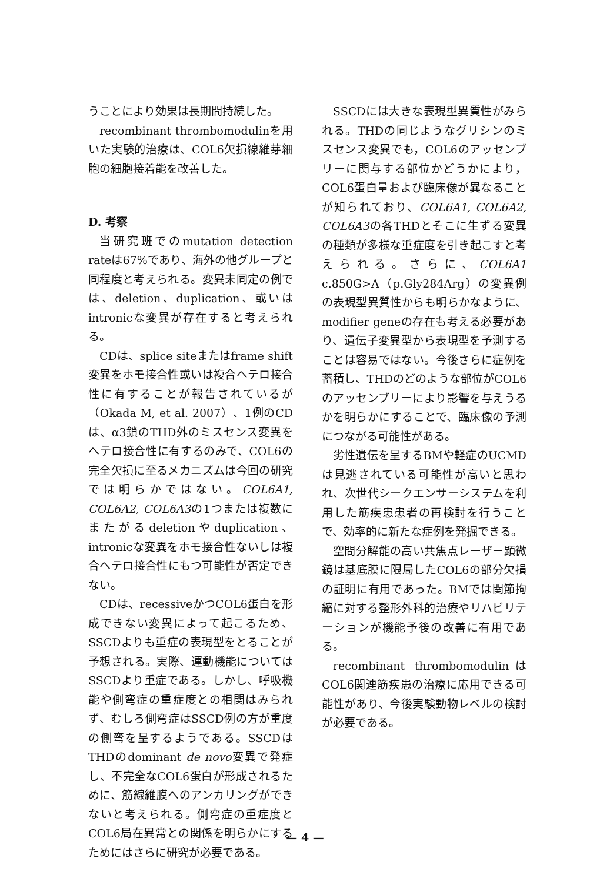うことにより効果は長期間持続した。
recombinant thrombomodulinを用いた実験的治療は、COL6欠損線維芽細胞の細胞接着能を改善した。
D. 考察
当研究班でのmutation detection rateは67%であり、海外の他グループと同程度と考えられる。変異未同定の例では、deletion、duplication、或いはintronicな変異が存在すると考えられる。
CDは、splice siteまたはframe shift変異をホモ接合性或いは複合ヘテロ接合性に有することが報告されているが（Okada M, et al. 2007）、1例のCDは、α3鎖のTHD外のミスセンス変異をヘテロ接合性に有するのみで、COL6の完全欠損に至るメカニズムは今回の研究では明らかではない。COL6A1, COL6A2, COL6A3の1つまたは複数にまたがるdeletionやduplication、intronicな変異をホモ接合性ないしは複合ヘテロ接合性にもつ可能性が否定できない。
CDは、recessiveかつCOL6蛋白を形成できない変異によって起こるため、SSCDよりも重症の表現型をとることが予想される。実際、運動機能についてはSSCDより重症である。しかし、呼吸機能や側弯症の重症度との相関はみられず、むしろ側弯症はSSCD例の方が重度の側弯を呈するようである。SSCDはTHDのdominant de novo変異で発症し、不完全なCOL6蛋白が形成されるために、筋線維膜へのアンカリングができないと考えられる。側弯症の重症度とCOL6局在異常との関係を明らかにするためにはさらに研究が必要である。
SSCDには大きな表現型異質性がみられる。THDの同じようなグリシンのミスセンス変異でも，COL6のアッセンブリーに関与する部位かどうかにより，COL6蛋白量および臨床像が異なることが知られており、COL6A1, COL6A2, COL6A3の各THDとそこに生ずる変異の種類が多様な重症度を引き起こすと考えられる。さらに、COL6A1 c.850G>A（p.Gly284Arg）の変異例の表現型異質性からも明らかなように、modifier geneの存在も考える必要があり、遺伝子変異型から表現型を予測することは容易ではない。今後さらに症例を蓄積し、THDのどのような部位がCOL6のアッセンブリーにより影響を与えうるかを明らかにすることで、臨床像の予測につながる可能性がある。
劣性遺伝を呈するBMや軽症のUCMDは見逃されている可能性が高いと思われ、次世代シークエンサーシステムを利用した筋疾患患者の再検討を行うことで、効率的に新たな症例を発掘できる。
空間分解能の高い共焦点レーザー顕微鏡は基底膜に限局したCOL6の部分欠損の証明に有用であった。BMでは関節拘縮に対する整形外科的治療やリハビリテーションが機能予後の改善に有用である。
recombinant thrombomodulinはCOL6関連筋疾患の治療に応用できる可能性があり、今後実験動物レベルの検討が必要である。
— 4 —